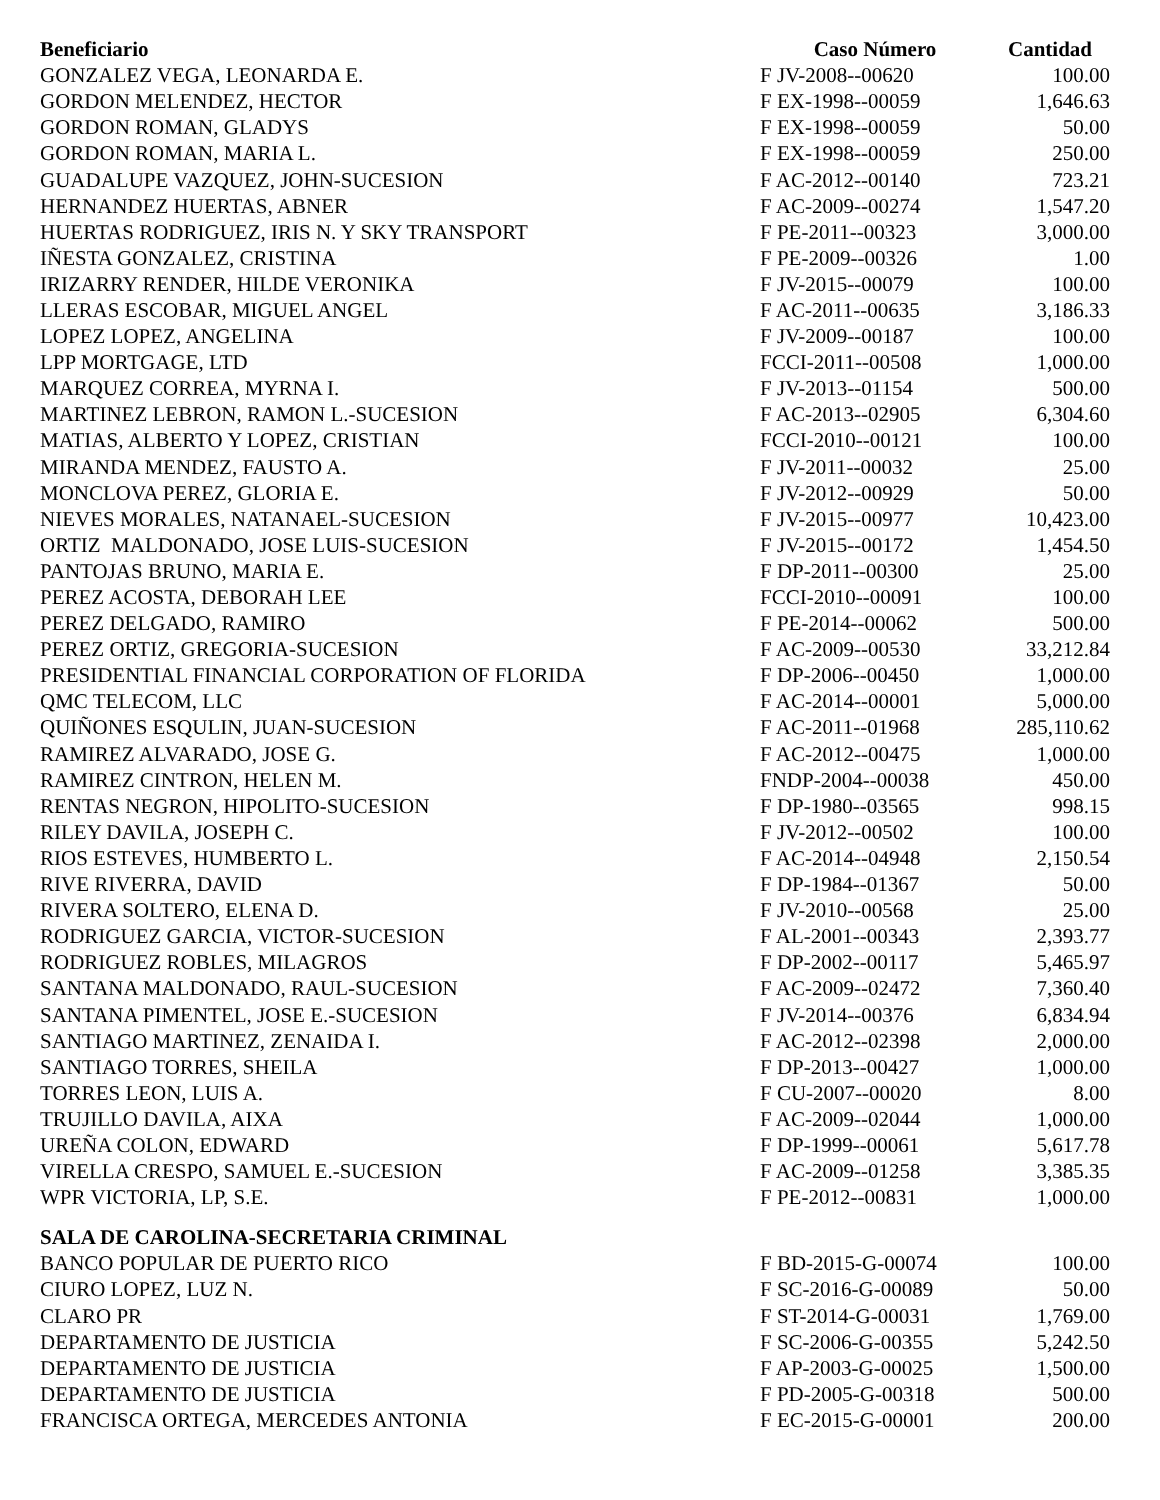| Beneficiario | Caso Número | Cantidad |
| --- | --- | --- |
| GONZALEZ VEGA, LEONARDA E. | F JV-2008--00620 | 100.00 |
| GORDON MELENDEZ, HECTOR | F EX-1998--00059 | 1,646.63 |
| GORDON ROMAN, GLADYS | F EX-1998--00059 | 50.00 |
| GORDON ROMAN, MARIA L. | F EX-1998--00059 | 250.00 |
| GUADALUPE VAZQUEZ, JOHN-SUCESION | F AC-2012--00140 | 723.21 |
| HERNANDEZ HUERTAS, ABNER | F AC-2009--00274 | 1,547.20 |
| HUERTAS RODRIGUEZ, IRIS N. Y SKY TRANSPORT | F PE-2011--00323 | 3,000.00 |
| IÑESTA GONZALEZ, CRISTINA | F PE-2009--00326 | 1.00 |
| IRIZARRY RENDER, HILDE VERONIKA | F JV-2015--00079 | 100.00 |
| LLERAS ESCOBAR, MIGUEL ANGEL | F AC-2011--00635 | 3,186.33 |
| LOPEZ LOPEZ, ANGELINA | F JV-2009--00187 | 100.00 |
| LPP MORTGAGE, LTD | FCCI-2011--00508 | 1,000.00 |
| MARQUEZ CORREA, MYRNA I. | F JV-2013--01154 | 500.00 |
| MARTINEZ LEBRON, RAMON L.-SUCESION | F AC-2013--02905 | 6,304.60 |
| MATIAS, ALBERTO Y LOPEZ, CRISTIAN | FCCI-2010--00121 | 100.00 |
| MIRANDA MENDEZ, FAUSTO A. | F JV-2011--00032 | 25.00 |
| MONCLOVA PEREZ, GLORIA E. | F JV-2012--00929 | 50.00 |
| NIEVES MORALES, NATANAEL-SUCESION | F JV-2015--00977 | 10,423.00 |
| ORTIZ MALDONADO, JOSE LUIS-SUCESION | F JV-2015--00172 | 1,454.50 |
| PANTOJAS BRUNO, MARIA E. | F DP-2011--00300 | 25.00 |
| PEREZ ACOSTA, DEBORAH LEE | FCCI-2010--00091 | 100.00 |
| PEREZ DELGADO, RAMIRO | F PE-2014--00062 | 500.00 |
| PEREZ ORTIZ, GREGORIA-SUCESION | F AC-2009--00530 | 33,212.84 |
| PRESIDENTIAL FINANCIAL CORPORATION OF FLORIDA | F DP-2006--00450 | 1,000.00 |
| QMC TELECOM, LLC | F AC-2014--00001 | 5,000.00 |
| QUIÑONES ESQULIN, JUAN-SUCESION | F AC-2011--01968 | 285,110.62 |
| RAMIREZ ALVARADO, JOSE G. | F AC-2012--00475 | 1,000.00 |
| RAMIREZ CINTRON, HELEN M. | FNDP-2004--00038 | 450.00 |
| RENTAS NEGRON, HIPOLITO-SUCESION | F DP-1980--03565 | 998.15 |
| RILEY DAVILA, JOSEPH C. | F JV-2012--00502 | 100.00 |
| RIOS ESTEVES, HUMBERTO L. | F AC-2014--04948 | 2,150.54 |
| RIVE RIVERRA, DAVID | F DP-1984--01367 | 50.00 |
| RIVERA SOLTERO, ELENA D. | F JV-2010--00568 | 25.00 |
| RODRIGUEZ GARCIA, VICTOR-SUCESION | F AL-2001--00343 | 2,393.77 |
| RODRIGUEZ ROBLES, MILAGROS | F DP-2002--00117 | 5,465.97 |
| SANTANA MALDONADO, RAUL-SUCESION | F AC-2009--02472 | 7,360.40 |
| SANTANA PIMENTEL, JOSE E.-SUCESION | F JV-2014--00376 | 6,834.94 |
| SANTIAGO MARTINEZ, ZENAIDA I. | F AC-2012--02398 | 2,000.00 |
| SANTIAGO TORRES, SHEILA | F DP-2013--00427 | 1,000.00 |
| TORRES LEON, LUIS A. | F CU-2007--00020 | 8.00 |
| TRUJILLO DAVILA, AIXA | F AC-2009--02044 | 1,000.00 |
| UREÑA COLON, EDWARD | F DP-1999--00061 | 5,617.78 |
| VIRELLA CRESPO, SAMUEL E.-SUCESION | F AC-2009--01258 | 3,385.35 |
| WPR VICTORIA, LP, S.E. | F PE-2012--00831 | 1,000.00 |
| SALA DE CAROLINA-SECRETARIA CRIMINAL | | |
| BANCO POPULAR DE PUERTO RICO | F BD-2015-G-00074 | 100.00 |
| CIURO LOPEZ, LUZ N. | F SC-2016-G-00089 | 50.00 |
| CLARO PR | F ST-2014-G-00031 | 1,769.00 |
| DEPARTAMENTO DE JUSTICIA | F SC-2006-G-00355 | 5,242.50 |
| DEPARTAMENTO DE JUSTICIA | F AP-2003-G-00025 | 1,500.00 |
| DEPARTAMENTO DE JUSTICIA | F PD-2005-G-00318 | 500.00 |
| FRANCISCA ORTEGA, MERCEDES ANTONIA | F EC-2015-G-00001 | 200.00 |